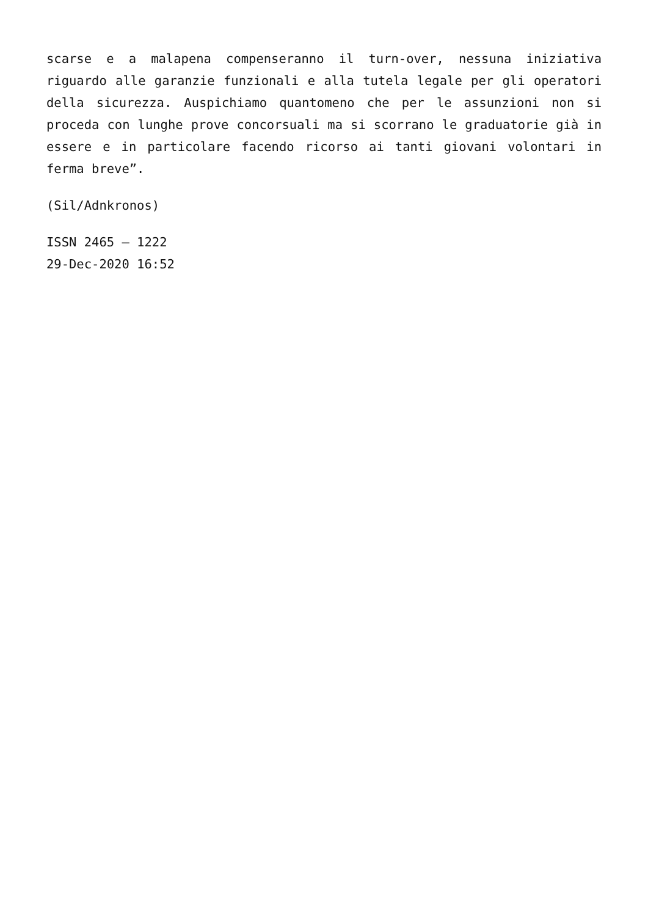scarse e a malapena compenseranno il turn-over, nessuna iniziativa riguardo alle garanzie funzionali e alla tutela legale per gli operatori della sicurezza. Auspichiamo quantomeno che per le assunzioni non si proceda con lunghe prove concorsuali ma si scorrano le graduatorie già in essere e in particolare facendo ricorso ai tanti giovani volontari in ferma breve”.
(Sil/Adnkronos)
ISSN 2465 – 1222
29-Dec-2020 16:52